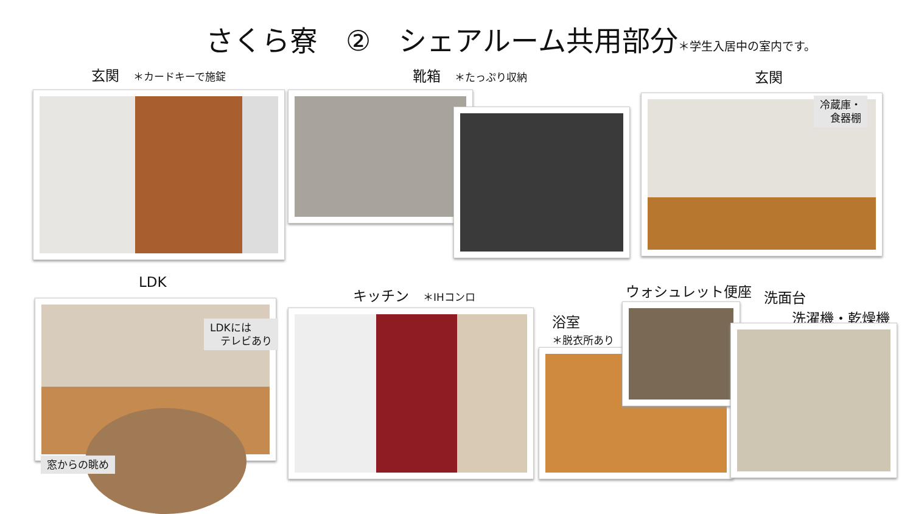さくら寮　②　シェアルーム共用部分＊学生入居中の室内です。
玄関　＊カードキーで施錠 靴箱　＊たっぷり収納 玄関
冷蔵庫・
　食器棚
LDK
キッチン　＊IHコンロ ウォシュレット便座
洗面台
　　洗濯機・乾燥機
浴室
＊脱衣所あり
LDKには
　テレビあり
窓からの眺め